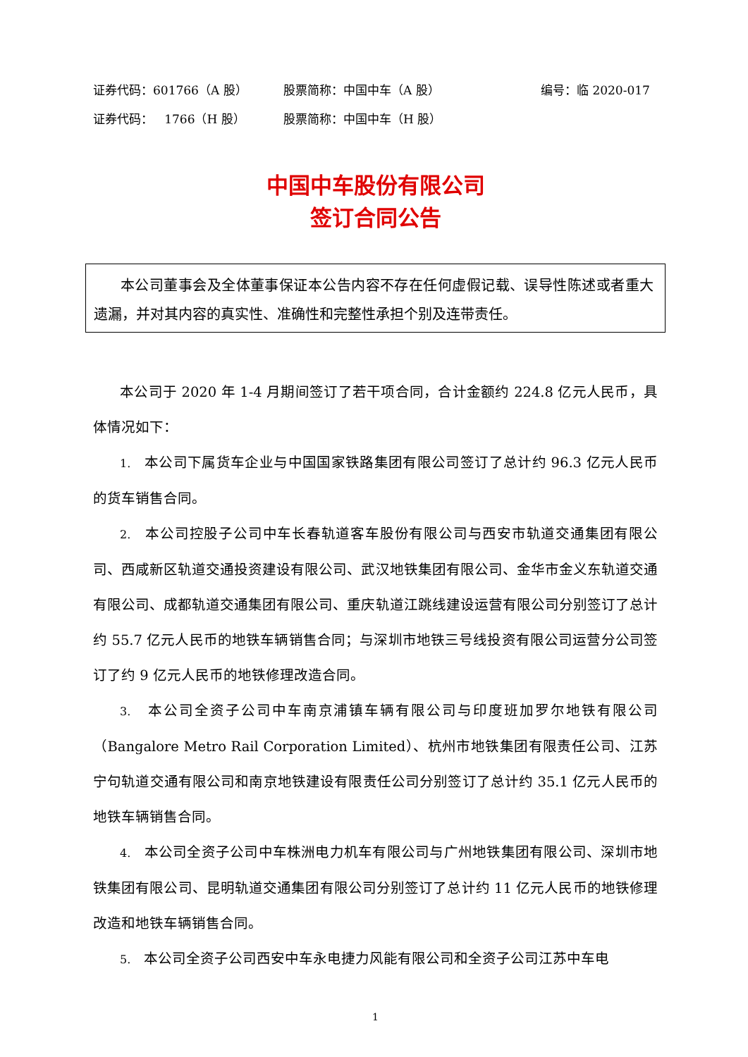证券代码：601766（A 股） 股票简称：中国中车（A 股） 编号：临 2020-017
证券代码： 1766（H 股） 股票简称：中国中车（H 股）
中国中车股份有限公司
签订合同公告
本公司董事会及全体董事保证本公告内容不存在任何虚假记载、误导性陈述或者重大遗漏，并对其内容的真实性、准确性和完整性承担个别及连带责任。
本公司于 2020 年 1-4 月期间签订了若干项合同，合计金额约 224.8 亿元人民币，具体情况如下：
1. 本公司下属货车企业与中国国家铁路集团有限公司签订了总计约 96.3 亿元人民币的货车销售合同。
2. 本公司控股子公司中车长春轨道客车股份有限公司与西安市轨道交通集团有限公司、西咸新区轨道交通投资建设有限公司、武汉地铁集团有限公司、金华市金义东轨道交通有限公司、成都轨道交通集团有限公司、重庆轨道江跳线建设运营有限公司分别签订了总计约 55.7 亿元人民币的地铁车辆销售合同；与深圳市地铁三号线投资有限公司运营分公司签订了约 9 亿元人民币的地铁修理改造合同。
3. 本公司全资子公司中车南京浦镇车辆有限公司与印度班加罗尔地铁有限公司（Bangalore Metro Rail Corporation Limited）、杭州市地铁集团有限责任公司、江苏宁句轨道交通有限公司和南京地铁建设有限责任公司分别签订了总计约 35.1 亿元人民币的地铁车辆销售合同。
4. 本公司全资子公司中车株洲电力机车有限公司与广州地铁集团有限公司、深圳市地铁集团有限公司、昆明轨道交通集团有限公司分别签订了总计约 11 亿元人民币的地铁修理改造和地铁车辆销售合同。
5. 本公司全资子公司西安中车永电捷力风能有限公司和全资子公司江苏中车电
1